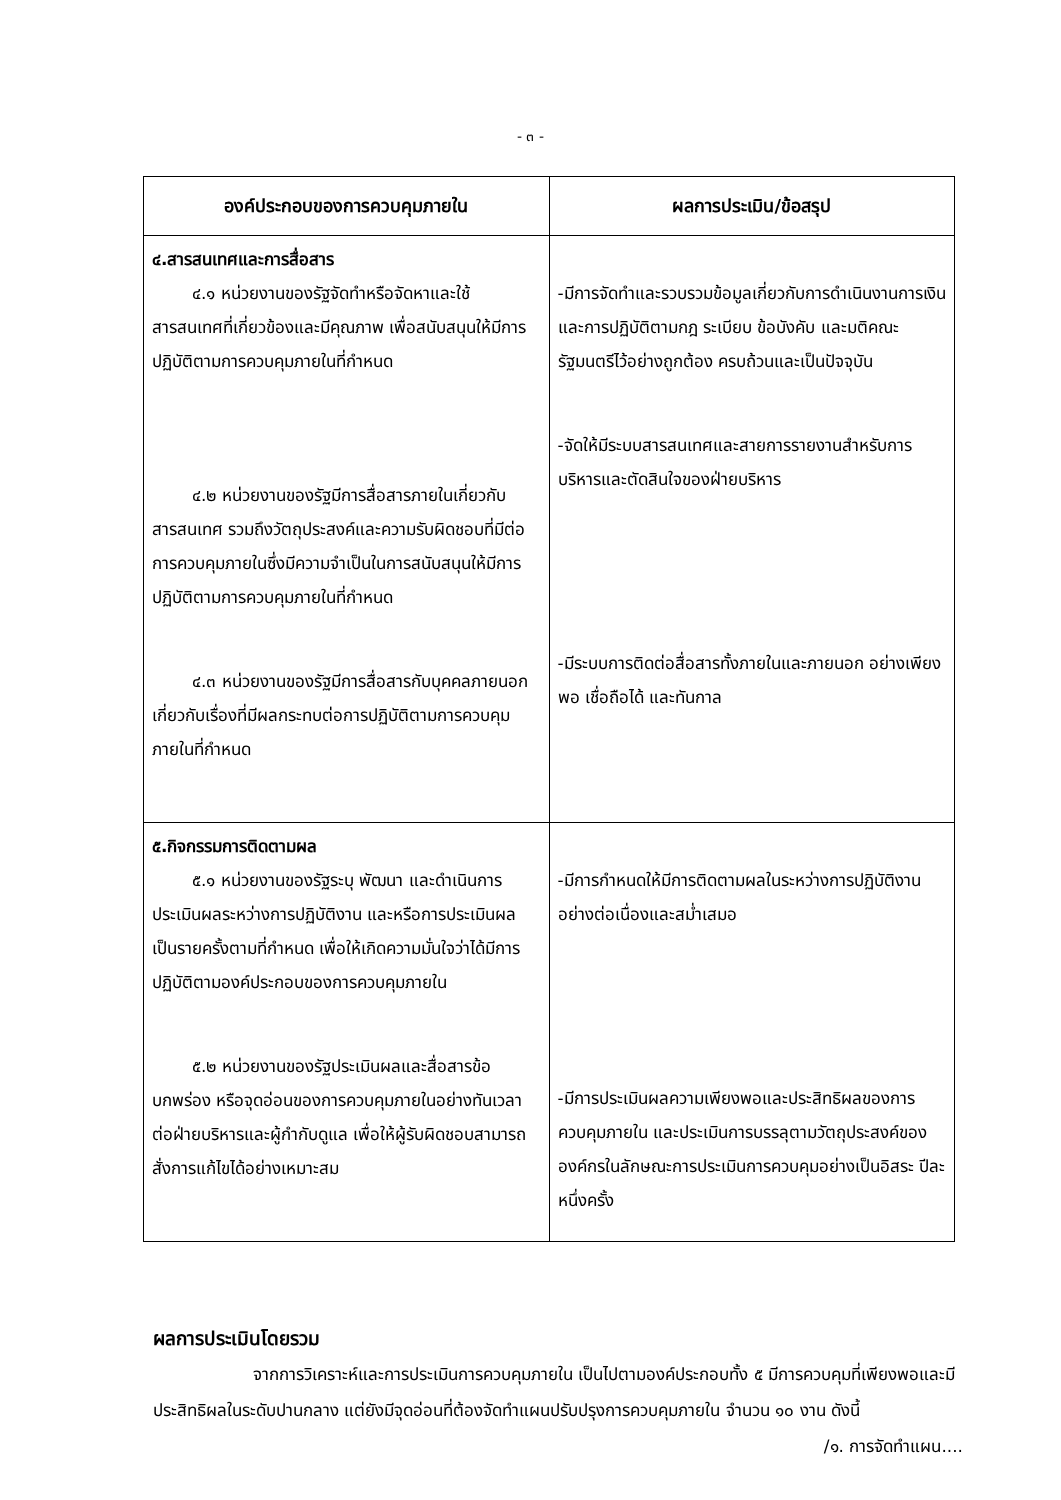- ๓ -
| องค์ประกอบของการควบคุมภายใน | ผลการประเมิน/ข้อสรุป |
| --- | --- |
| ๔.สารสนเทศและการสื่อสาร ๔.๑ หน่วยงานของรัฐจัดทำหรือจัดหาและใช้สารสนเทศที่เกี่ยวข้องและมีคุณภาพ เพื่อสนับสนุนให้มีการปฏิบัติตามการควบคุมภายในที่กำหนด ๔.๒ หน่วยงานของรัฐมีการสื่อสารภายในเกี่ยวกับสารสนเทศ รวมถึงวัตถุประสงค์และความรับผิดชอบที่มีต่อการควบคุมภายในซึ่งมีความจำเป็นในการสนับสนุนให้มีการปฏิบัติตามการควบคุมภายในที่กำหนด ๔.๓ หน่วยงานของรัฐมีการสื่อสารกับบุคคลภายนอกเกี่ยวกับเรื่องที่มีผลกระทบต่อการปฏิบัติตามการควบคุมภายในที่กำหนด | -มีการจัดทำและรวบรวมข้อมูลเกี่ยวกับการดำเนินงานการเงิน และการปฏิบัติตามกฎ ระเบียบ ข้อบังคับ และมติคณะรัฐมนตรีไว้อย่างถูกต้อง ครบถ้วนและเป็นปัจจุบัน -จัดให้มีระบบสารสนเทศและสายการรายงานสำหรับการบริหารและตัดสินใจของฝ่ายบริหาร -มีระบบการติดต่อสื่อสารทั้งภายในและภายนอก อย่างเพียงพอ เชื่อถือได้ และทันกาล |
| ๕.กิจกรรมการติดตามผล ๕.๑ หน่วยงานของรัฐระบุ พัฒนา และดำเนินการประเมินผลระหว่างการปฏิบัติงาน และหรือการประเมินผลเป็นรายครั้งตามที่กำหนด เพื่อให้เกิดความมั่นใจว่าได้มีการปฏิบัติตามองค์ประกอบของการควบคุมภายใน ๕.๒ หน่วยงานของรัฐประเมินผลและสื่อสารข้อบกพร่อง หรือจุดอ่อนของการควบคุมภายในอย่างทันเวลาต่อฝ่ายบริหารและผู้กำกับดูแล เพื่อให้ผู้รับผิดชอบสามารถสั่งการแก้ไขได้อย่างเหมาะสม | -มีการกำหนดให้มีการติดตามผลในระหว่างการปฏิบัติงานอย่างต่อเนื่องและสม่ำเสมอ -มีการประเมินผลความเพียงพอและประสิทธิผลของการควบคุมภายใน และประเมินการบรรลุตามวัตถุประสงค์ขององค์กรในลักษณะการประเมินการควบคุมอย่างเป็นอิสระ ปีละหนึ่งครั้ง |
ผลการประเมินโดยรวม
จากการวิเคราะห์และการประเมินการควบคุมภายใน เป็นไปตามองค์ประกอบทั้ง ๕ มีการควบคุมที่เพียงพอและมีประสิทธิผลในระดับปานกลาง แต่ยังมีจุดอ่อนที่ต้องจัดทำแผนปรับปรุงการควบคุมภายใน จำนวน ๑๐ งาน ดังนี้
/๑. การจัดทำแผน....